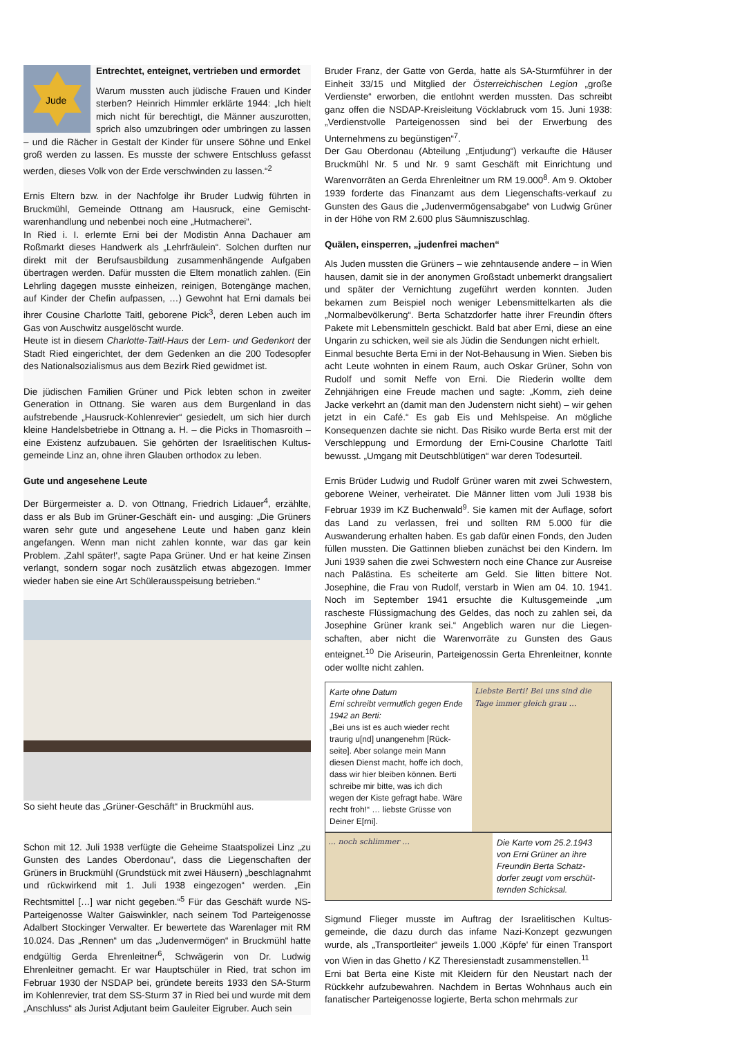Jude
Entrechtet, enteignet, vertrieben und ermordet
Warum mussten auch jüdische Frauen und Kinder sterben? Heinrich Himmler erklärte 1944: „Ich hielt mich nicht für berechtigt, die Männer auszurotten, sprich also umzubringen oder umbringen zu lassen – und die Rächer in Gestalt der Kinder für unsere Söhne und Enkel groß werden zu lassen. Es musste der schwere Entschluss gefasst werden, dieses Volk von der Erde verschwinden zu lassen.“<sup>2</sup>
Ernis Eltern bzw. in der Nachfolge ihr Bruder Ludwig führten in Bruckmühl, Gemeinde Ottnang am Hausruck, eine Gemischt-warenhandlung und nebenbei noch eine „Hutmacherei“.
In Ried i. I. erlernte Erni bei der Modistin Anna Dachauer am Roßmarkt dieses Handwerk als „Lehrfräulein“. Solchen durften nur direkt mit der Berufsausbildung zusammenhängende Aufgaben übertragen werden. Dafür mussten die Eltern monatlich zahlen. (Ein Lehrling dagegen musste einheizen, reinigen, Botengänge machen, auf Kinder der Chefin aufpassen, …) Gewohnt hat Erni damals bei ihrer Cousine Charlotte Taitl, geborene Pick<sup>3</sup>, deren Leben auch im Gas von Auschwitz ausgelöscht wurde.
Heute ist in diesem Charlotte-Taitl-Haus der Lern- und Gedenkort der Stadt Ried eingerichtet, der dem Gedenken an die 200 Todesopfer des Nationalsozialismus aus dem Bezirk Ried gewidmet ist.
Die jüdischen Familien Grüner und Pick lebten schon in zweiter Generation in Ottnang. Sie waren aus dem Burgenland in das aufstrebende „Hausruck-Kohlenrevier“ gesiedelt, um sich hier durch kleine Handelsbetriebe in Ottnang a. H. – die Picks in Thomasroith – eine Existenz aufzubauen. Sie gehörten der Israelitischen Kultus-gemeinde Linz an, ohne ihren Glauben orthodox zu leben.
Gute und angesehene Leute
Der Bürgermeister a. D. von Ottnang, Friedrich Lidauer<sup>4</sup>, erzählte, dass er als Bub im Grüner-Geschäft ein- und ausging: „Die Grüners waren sehr gute und angesehene Leute und haben ganz klein angefangen. Wenn man nicht zahlen konnte, war das gar kein Problem. ‚Zahl später!', sagte Papa Grüner. Und er hat keine Zinsen verlangt, sondern sogar noch zusätzlich etwas abgezogen. Immer wieder haben sie eine Art Schülerausspeisung betrieben.“
So sieht heute das „Grüner-Geschäft“ in Bruckmühl aus.
Schon mit 12. Juli 1938 verfügte die Geheime Staatspolizei Linz „zu Gunsten des Landes Oberdonau“, dass die Liegenschaften der Grüners in Bruckmühl (Grundstück mit zwei Häusern) „beschlagnahmt und rückwirkend mit 1. Juli 1938 eingezogen“ werden. „Ein Rechtsmittel […] war nicht gegeben.“<sup>5</sup> Für das Geschäft wurde NS-Parteigenosse Walter Gaiswinkler, nach seinem Tod Parteigenosse Adalbert Stockinger Verwalter. Er bewertete das Warenlager mit RM 10.024. Das „Rennen“ um das „Judenvermögen“ in Bruckmühl hatte endgültig Gerda Ehrenleitner<sup>6</sup>, Schwägerin von Dr. Ludwig Ehrenleitner gemacht. Er war Hauptschüler in Ried, trat schon im Februar 1930 der NSDAP bei, gründete bereits 1933 den SA-Sturm im Kohlenrevier, trat dem SS-Sturm 37 in Ried bei und wurde mit dem „Anschluss“ als Jurist Adjutant beim Gauleiter Eigruber. Auch sein
Bruder Franz, der Gatte von Gerda, hatte als SA-Sturmführer in der Einheit 33/15 und Mitglied der Österreichischen Legion „große Verdienste“ erworben, die entlohnt werden mussten. Das schreibt ganz offen die NSDAP-Kreisleitung Vöcklabruck vom 15. Juni 1938: „Verdienstvolle Parteigenossen sind bei der Erwerbung des Unternehmens zu begünstigen“<sup>7</sup>.
Der Gau Oberdonau (Abteilung „Entjudung“) verkaufte die Häuser Bruckmühl Nr. 5 und Nr. 9 samt Geschäft mit Einrichtung und Warenvorräten an Gerda Ehrenleitner um RM 19.000<sup>8</sup>. Am 9. Oktober 1939 forderte das Finanzamt aus dem Liegenschafts-verkauf zu Gunsten des Gaus die „Judenvermögensabgabe“ von Ludwig Grüner in der Höhe von RM 2.600 plus Säumniszuschlag.
Quälen, einsperren, „judenfrei machen“
Als Juden mussten die Grüners – wie zehntausende andere – in Wien hausen, damit sie in der anonymen Großstadt unbemerkt drangsaliert und später der Vernichtung zugeführt werden konnten. Juden bekamen zum Beispiel noch weniger Lebensmittelkarten als die „Normalbevölkerung“. Berta Schatzdorfer hatte ihrer Freundin öfters Pakete mit Lebensmitteln geschickt. Bald bat aber Erni, diese an eine Ungarin zu schicken, weil sie als Jüdin die Sendungen nicht erhielt.
Einmal besuchte Berta Erni in der Not-Behausung in Wien. Sieben bis acht Leute wohnten in einem Raum, auch Oskar Grüner, Sohn von Rudolf und somit Neffe von Erni. Die Riederin wollte dem Zehnjährigen eine Freude machen und sagte: „Komm, zieh deine Jacke verkehrt an (damit man den Judenstern nicht sieht) – wir gehen jetzt in ein Café.“ Es gab Eis und Mehlspeise. An mögliche Konsequenzen dachte sie nicht. Das Risiko wurde Berta erst mit der Verschleppung und Ermordung der Erni-Cousine Charlotte Taitl bewusst. „Umgang mit Deutschblütigen“ war deren Todesurteil.
Ernis Brüder Ludwig und Rudolf Grüner waren mit zwei Schwestern, geborene Weiner, verheiratet. Die Männer litten vom Juli 1938 bis Februar 1939 im KZ Buchenwald<sup>9</sup>. Sie kamen mit der Auflage, sofort das Land zu verlassen, frei und sollten RM 5.000 für die Auswanderung erhalten haben. Es gab dafür einen Fonds, den Juden füllen mussten. Die Gattinnen blieben zunächst bei den Kindern. Im Juni 1939 sahen die zwei Schwestern noch eine Chance zur Ausreise nach Palästina. Es scheiterte am Geld. Sie litten bittere Not. Josephine, die Frau von Rudolf, verstarb in Wien am 04. 10. 1941. Noch im September 1941 ersuchte die Kultusgemeinde „um rascheste Flüssigmachung des Geldes, das noch zu zahlen sei, da Josephine Grüner krank sei.“ Angeblich waren nur die Liegen-schaften, aber nicht die Warenvorräte zu Gunsten des Gaus enteignet.<sup>10</sup> Die Ariseurin, Parteigenossin Gerta Ehrenleitner, konnte oder wollte nicht zahlen.
Karte ohne Datum
Erni schreibt vermutlich gegen Ende 1942 an Berti:
„Bei uns ist es auch wieder recht traurig u[nd] unangenehm [Rück-seite]. Aber solange mein Mann diesen Dienst macht, hoffe ich doch, dass wir hier bleiben können. Berti schreibe mir bitte, was ich dich wegen der Kiste gefragt habe. Wäre recht froh!“ … liebste Grüsse von Deiner E[rni].
Liebste Berti! Bei uns sind die Tage immer gleich grau …
… noch schlimmer …
Die Karte vom 25.2.1943 von Erni Grüner an ihre Freundin Berta Schatz-dorfer zeugt vom erschüt-ternden Schicksal.
Sigmund Flieger musste im Auftrag der Israelitischen Kultus-gemeinde, die dazu durch das infame Nazi-Konzept gezwungen wurde, als „Transportleiter“ jeweils 1.000 ‚Köpfe' für einen Transport von Wien in das Ghetto / KZ Theresienstadt zusammenstellen.<sup>11</sup>
Erni bat Berta eine Kiste mit Kleidern für den Neustart nach der Rückkehr aufzubewahren. Nachdem in Bertas Wohnhaus auch ein fanatischer Parteigenosse logierte, Berta schon mehrmals zur